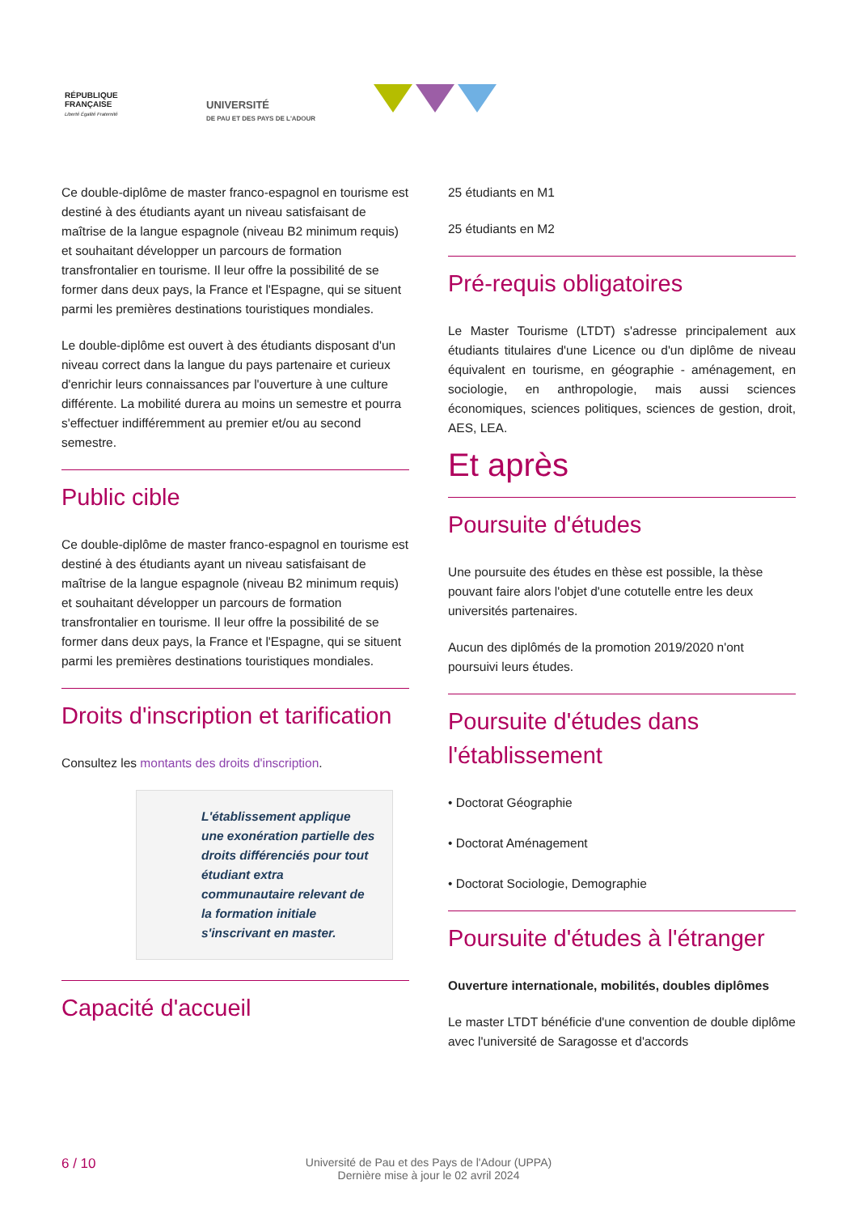RÉPUBLIQUE
FRANÇAISE
Liberté Égalité Fraternité
UNIVERSITÉ
DE PAU ET DES PAYS DE L'ADOUR
Ce double-diplôme de master franco-espagnol en tourisme est destiné à des étudiants ayant un niveau satisfaisant de maîtrise de la langue espagnole (niveau B2 minimum requis) et souhaitant développer un parcours de formation transfrontalier en tourisme. Il leur offre la possibilité de se former dans deux pays, la France et l'Espagne, qui se situent parmi les premières destinations touristiques mondiales.
Le double-diplôme est ouvert à des étudiants disposant d'un niveau correct dans la langue du pays partenaire et curieux d'enrichir leurs connaissances par l'ouverture à une culture différente. La mobilité durera au moins un semestre et pourra s'effectuer indifféremment au premier et/ou au second semestre.
Public cible
Ce double-diplôme de master franco-espagnol en tourisme est destiné à des étudiants ayant un niveau satisfaisant de maîtrise de la langue espagnole (niveau B2 minimum requis) et souhaitant développer un parcours de formation transfrontalier en tourisme. Il leur offre la possibilité de se former dans deux pays, la France et l'Espagne, qui se situent parmi les premières destinations touristiques mondiales.
Droits d'inscription et tarification
Consultez les montants des droits d'inscription.
L'établissement applique une exonération partielle des droits différenciés pour tout étudiant extra communautaire relevant de la formation initiale s'inscrivant en master.
Capacité d'accueil
25 étudiants en M1
25 étudiants en M2
Pré-requis obligatoires
Le Master Tourisme (LTDT) s'adresse principalement aux étudiants titulaires d'une Licence ou d'un diplôme de niveau équivalent en tourisme, en géographie - aménagement, en sociologie, en anthropologie, mais aussi sciences économiques, sciences politiques, sciences de gestion, droit, AES, LEA.
Et après
Poursuite d'études
Une poursuite des études en thèse est possible, la thèse pouvant faire alors l'objet d'une cotutelle entre les deux universités partenaires.
Aucun des diplômés de la promotion 2019/2020 n'ont poursuivi leurs études.
Poursuite d'études dans l'établissement
• Doctorat Géographie
• Doctorat Aménagement
• Doctorat Sociologie, Demographie
Poursuite d'études à l'étranger
Ouverture internationale, mobilités, doubles diplômes
Le master LTDT bénéficie d'une convention de double diplôme avec l'université de Saragosse et d'accords
6 / 10
Université de Pau et des Pays de l'Adour (UPPA)
Dernière mise à jour le 02 avril 2024